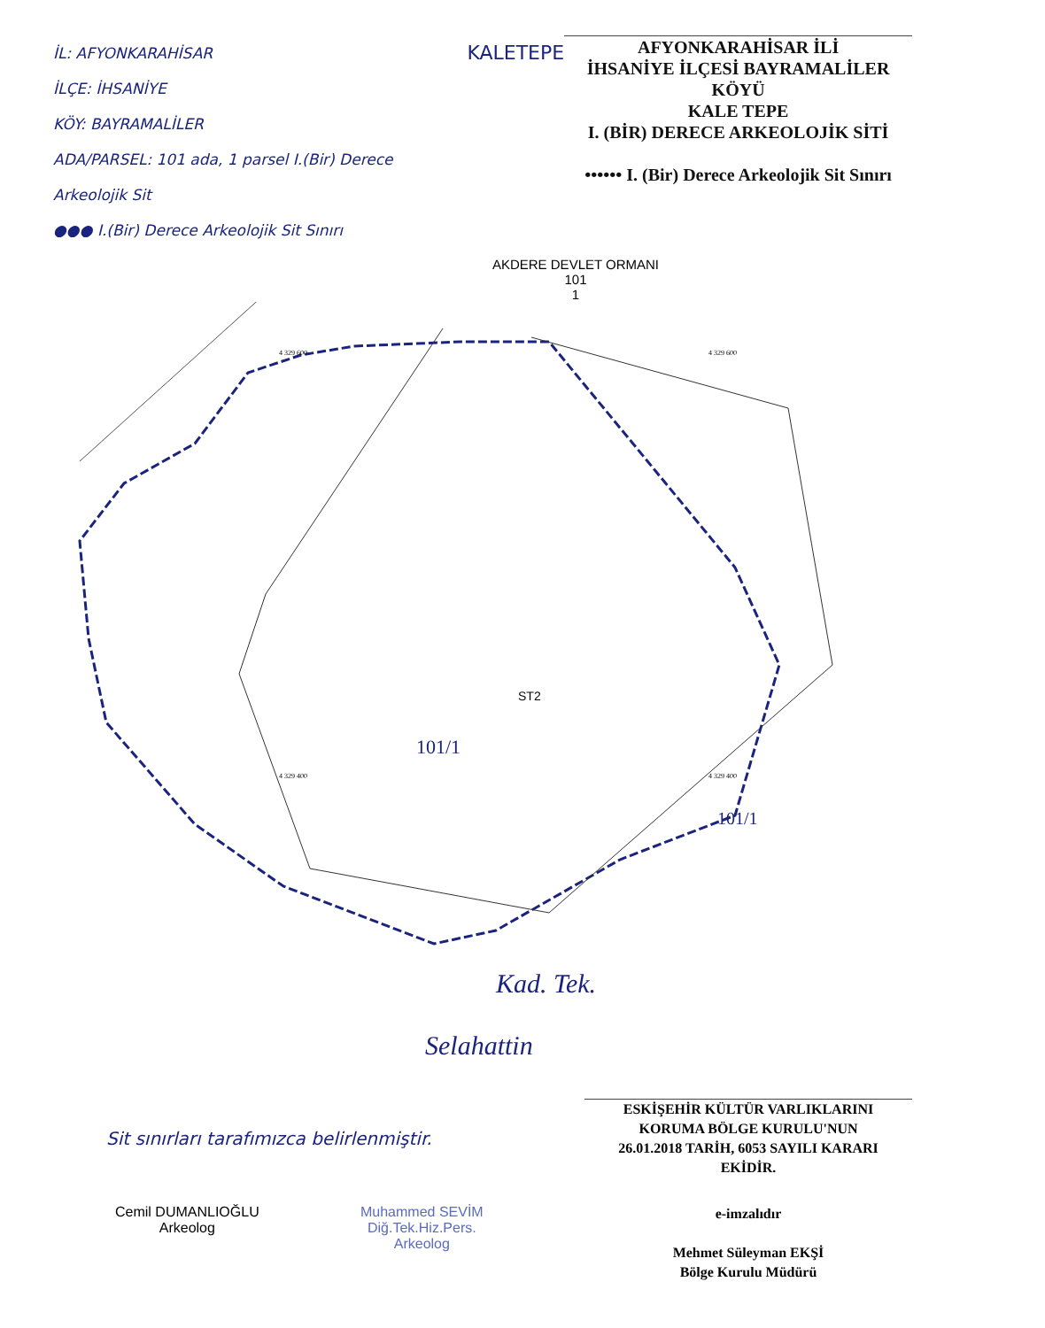İL: AFYONKARAHİSAR
İLÇE: İHSANİYE
KÖY: BAYRAMALİLER
ADA/PARSEL: 101 ada, 1 parsel I.(Bir) Derece Arkeolojik Sit
●●● I.(Bir) Derece Arkeolojik Sit Sınırı
KALETEPE
AFYONKARAHİSAR İLİ
İHSANİYE İLÇESİ BAYRAMALİLER KÖYÜ
KALE TEPE
I. (BİR) DERECE ARKEOLOJİK SİTİ
•••••• I. (Bir) Derece Arkeolojik Sit Sınırı
AKDERE DEVLET ORMANI
101
1
ST2
4 329 600
4 329 600
4 329 400
4 329 400
101/1
101/1
Kad. Tek.
Selahattin
Sit sınırları tarafımızca belirlenmiştir.
ESKİŞEHİR KÜLTÜR VARLIKLARINI
KORUMA BÖLGE KURULU'NUN
26.01.2018 TARİH, 6053 SAYILI KARARI
EKİDİR.
Cemil DUMANLIOĞLU
Arkeolog
Muhammed SEVİM
Diğ.Tek.Hiz.Pers.
Arkeolog
e-imzalıdır
Mehmet Süleyman EKŞİ
Bölge Kurulu Müdürü